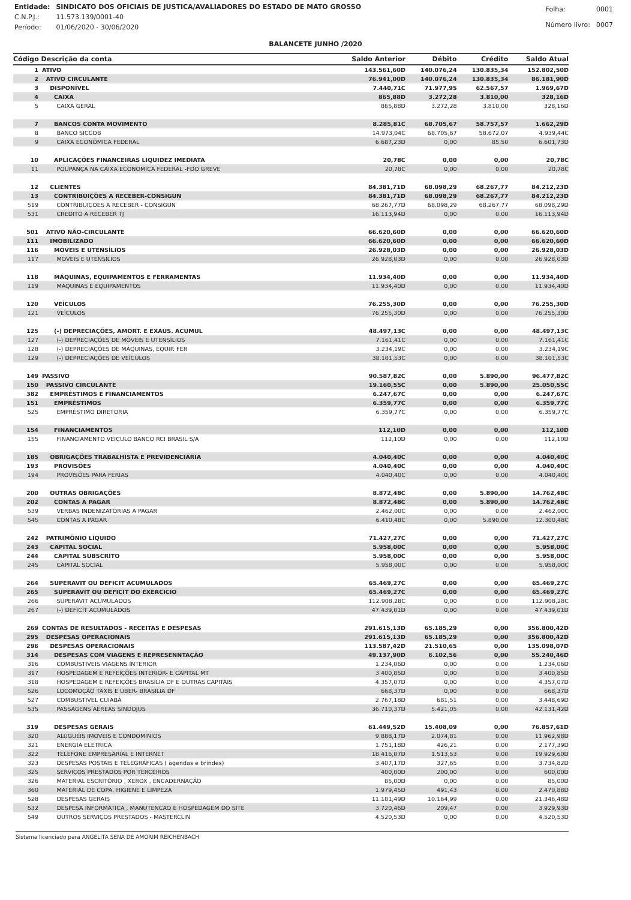| Entidade: | SINDICATO DOS OFICIAIS DE JUSTICA/AVALIADORES DO ESTADO DE MATO GROSSO |
| C.N.P.J.: | 11.573.139/0001-40 |
| Período: | 01/06/2020 - 30/06/2020 |
| Folha: | 0001 |
| Número livro: | 0007 |
BALANCETE JUNHO /2020
| Código Descrição da conta | | Saldo Anterior | Débito | Crédito | Saldo Atual |
| --- | --- | --- | --- | --- | --- |
| 1 | ATIVO | 143.561,60D | 140.076,24 | 130.835,34 | 152.802,50D |
| 2 | ATIVO CIRCULANTE | 76.941,00D | 140.076,24 | 130.835,34 | 86.181,90D |
| 3 | DISPONÍVEL | 7.440,71C | 71.977,95 | 62.567,57 | 1.969,67D |
| 4 | CAIXA | 865,88D | 3.272,28 | 3.810,00 | 328,16D |
| 5 | CAIXA GERAL | 865,88D | 3.272,28 | 3.810,00 | 328,16D |
| 7 | BANCOS CONTA MOVIMENTO | 8.285,81C | 68.705,67 | 58.757,57 | 1.662,29D |
| 8 | BANCO SICCOB | 14.973,04C | 68.705,67 | 58.672,07 | 4.939,44C |
| 9 | CAIXA ECONÔMICA FEDERAL | 6.687,23D | 0,00 | 85,50 | 6.601,73D |
| 10 | APLICAÇÕES FINANCEIRAS LIQUIDEZ IMEDIATA | 20,78C | 0,00 | 0,00 | 20,78C |
| 11 | POUPANÇA NA CAIXA ECONOMICA FEDERAL -FDO GREVE | 20,78C | 0,00 | 0,00 | 20,78C |
| 12 | CLIENTES | 84.381,71D | 68.098,29 | 68.267,77 | 84.212,23D |
| 13 | CONTRIBUIÇÕES A RECEBER-CONSIGUN | 84.381,71D | 68.098,29 | 68.267,77 | 84.212,23D |
| 519 | CONTRIBUIÇOES A RECEBER - CONSIGUN | 68.267,77D | 68.098,29 | 68.267,77 | 68.098,29D |
| 531 | CREDITO A RECEBER TJ | 16.113,94D | 0,00 | 0,00 | 16.113,94D |
| 501 | ATIVO NÃO-CIRCULANTE | 66.620,60D | 0,00 | 0,00 | 66.620,60D |
| 111 | IMOBILIZADO | 66.620,60D | 0,00 | 0,00 | 66.620,60D |
| 116 | MÓVEIS E UTENSÍLIOS | 26.928,03D | 0,00 | 0,00 | 26.928,03D |
| 117 | MÓVEIS E UTENSÍLIOS | 26.928,03D | 0,00 | 0,00 | 26.928,03D |
| 118 | MÁQUINAS, EQUIPAMENTOS E FERRAMENTAS | 11.934,40D | 0,00 | 0,00 | 11.934,40D |
| 119 | MÁQUINAS E EQUIPAMENTOS | 11.934,40D | 0,00 | 0,00 | 11.934,40D |
| 120 | VEÍCULOS | 76.255,30D | 0,00 | 0,00 | 76.255,30D |
| 121 | VEÍCULOS | 76.255,30D | 0,00 | 0,00 | 76.255,30D |
| 125 | (-) DEPRECIAÇÕES, AMORT. E EXAUS. ACUMUL | 48.497,13C | 0,00 | 0,00 | 48.497,13C |
| 127 | (-) DEPRECIAÇÕES DE MÓVEIS E UTENSÍLIOS | 7.161,41C | 0,00 | 0,00 | 7.161,41C |
| 128 | (-) DEPRECIAÇÕES DE MÁQUINAS, EQUIP. FER | 3.234,19C | 0,00 | 0,00 | 3.234,19C |
| 129 | (-) DEPRECIAÇÕES DE VEÍCULOS | 38.101,53C | 0,00 | 0,00 | 38.101,53C |
| 149 | PASSIVO | 90.587,82C | 0,00 | 5.890,00 | 96.477,82C |
| 150 | PASSIVO CIRCULANTE | 19.160,55C | 0,00 | 5.890,00 | 25.050,55C |
| 382 | EMPRÉSTIMOS E FINANCIAMENTOS | 6.247,67C | 0,00 | 0,00 | 6.247,67C |
| 151 | EMPRÉSTIMOS | 6.359,77C | 0,00 | 0,00 | 6.359,77C |
| 525 | EMPRÉSTIMO DIRETORIA | 6.359,77C | 0,00 | 0,00 | 6.359,77C |
| 154 | FINANCIAMENTOS | 112,10D | 0,00 | 0,00 | 112,10D |
| 155 | FINANCIAMENTO VEICULO BANCO RCI BRASIL S/A | 112,10D | 0,00 | 0,00 | 112,10D |
| 185 | OBRIGAÇÕES TRABALHISTA E PREVIDENCIÁRIA | 4.040,40C | 0,00 | 0,00 | 4.040,40C |
| 193 | PROVISÕES | 4.040,40C | 0,00 | 0,00 | 4.040,40C |
| 194 | PROVISÕES PARA FÉRIAS | 4.040,40C | 0,00 | 0,00 | 4.040,40C |
| 200 | OUTRAS OBRIGAÇÕES | 8.872,48C | 0,00 | 5.890,00 | 14.762,48C |
| 202 | CONTAS A PAGAR | 8.872,48C | 0,00 | 5.890,00 | 14.762,48C |
| 539 | VERBAS INDENIZATÓRIAS A PAGAR | 2.462,00C | 0,00 | 0,00 | 2.462,00C |
| 545 | CONTAS A PAGAR | 6.410,48C | 0,00 | 5.890,00 | 12.300,48C |
| 242 | PATRIMÔNIO LÍQUIDO | 71.427,27C | 0,00 | 0,00 | 71.427,27C |
| 243 | CAPITAL SOCIAL | 5.958,00C | 0,00 | 0,00 | 5.958,00C |
| 244 | CAPITAL SUBSCRITO | 5.958,00C | 0,00 | 0,00 | 5.958,00C |
| 245 | CAPITAL SOCIAL | 5.958,00C | 0,00 | 0,00 | 5.958,00C |
| 264 | SUPERAVIT OU DEFICIT ACUMULADOS | 65.469,27C | 0,00 | 0,00 | 65.469,27C |
| 265 | SUPERAVIT OU DEFICIT DO EXERCICIO | 65.469,27C | 0,00 | 0,00 | 65.469,27C |
| 266 | SUPERAVIT ACUMULADOS | 112.908,28C | 0,00 | 0,00 | 112.908,28C |
| 267 | (-) DEFICIT ACUMULADOS | 47.439,01D | 0,00 | 0,00 | 47.439,01D |
| 269 | CONTAS DE RESULTADOS - RECEITAS E DESPESAS | 291.615,13D | 65.185,29 | 0,00 | 356.800,42D |
| 295 | DESPESAS OPERACIONAIS | 291.615,13D | 65.185,29 | 0,00 | 356.800,42D |
| 296 | DESPESAS OPERACIONAIS | 113.587,42D | 21.510,65 | 0,00 | 135.098,07D |
| 314 | DESPESAS COM VIAGENS E REPRESENNTAÇÃO | 49.137,90D | 6.102,56 | 0,00 | 55.240,46D |
| 316 | COMBUSTIVEIS VIAGENS INTERIOR | 1.234,06D | 0,00 | 0,00 | 1.234,06D |
| 317 | HOSPEDAGEM E REFEIÇÕES INTERIOR- E CAPITAL MT | 3.400,85D | 0,00 | 0,00 | 3.400,85D |
| 318 | HOSPEDAGEM E REFEIÇÕES BRASÍLIA DF E OUTRAS CAPITAIS | 4.357,07D | 0,00 | 0,00 | 4.357,07D |
| 526 | LOCOMOÇÃO TAXIS E UBER- BRASILIA DF | 668,37D | 0,00 | 0,00 | 668,37D |
| 527 | COMBUSTIVEL CUIABÁ | 2.767,18D | 681,51 | 0,00 | 3.448,69D |
| 535 | PASSAGENS AÉREAS SINDOJUS | 36.710,37D | 5.421,05 | 0,00 | 42.131,42D |
| 319 | DESPESAS GERAIS | 61.449,52D | 15.408,09 | 0,00 | 76.857,61D |
| 320 | ALUGUÉIS IMOVEIS E CONDOMINIOS | 9.888,17D | 2.074,81 | 0,00 | 11.962,98D |
| 321 | ENERGIA ELETRICA | 1.751,18D | 426,21 | 0,00 | 2.177,39D |
| 322 | TELEFONE EMPRESARIAL E INTERNET | 18.416,07D | 1.513,53 | 0,00 | 19.929,60D |
| 323 | DESPESAS POSTAIS E TELEGRÁFICAS ( agendas e brindes) | 3.407,17D | 327,65 | 0,00 | 3.734,82D |
| 325 | SERVIÇOS PRESTADOS POR TERCEIROS | 400,00D | 200,00 | 0,00 | 600,00D |
| 326 | MATERIAL ESCRITÓRIO , XEROX , ENCADERNAÇÃO | 85,00D | 0,00 | 0,00 | 85,00D |
| 360 | MATERIAL DE COPA, HIGIENE E LIMPEZA | 1.979,45D | 491,43 | 0,00 | 2.470,88D |
| 528 | DESPESAS GERAIS | 11.181,49D | 10.164,99 | 0,00 | 21.346,48D |
| 532 | DESPESA INFORMÁTICA , MANUTENCAO E HOSPEDAGEM DO SITE | 3.720,46D | 209,47 | 0,00 | 3.929,93D |
| 549 | OUTROS SERVIÇOS PRESTADOS - MASTERCLIN | 4.520,53D | 0,00 | 0,00 | 4.520,53D |
Sistema licenciado para ANGELITA SENA DE AMORIM REICHENBACH